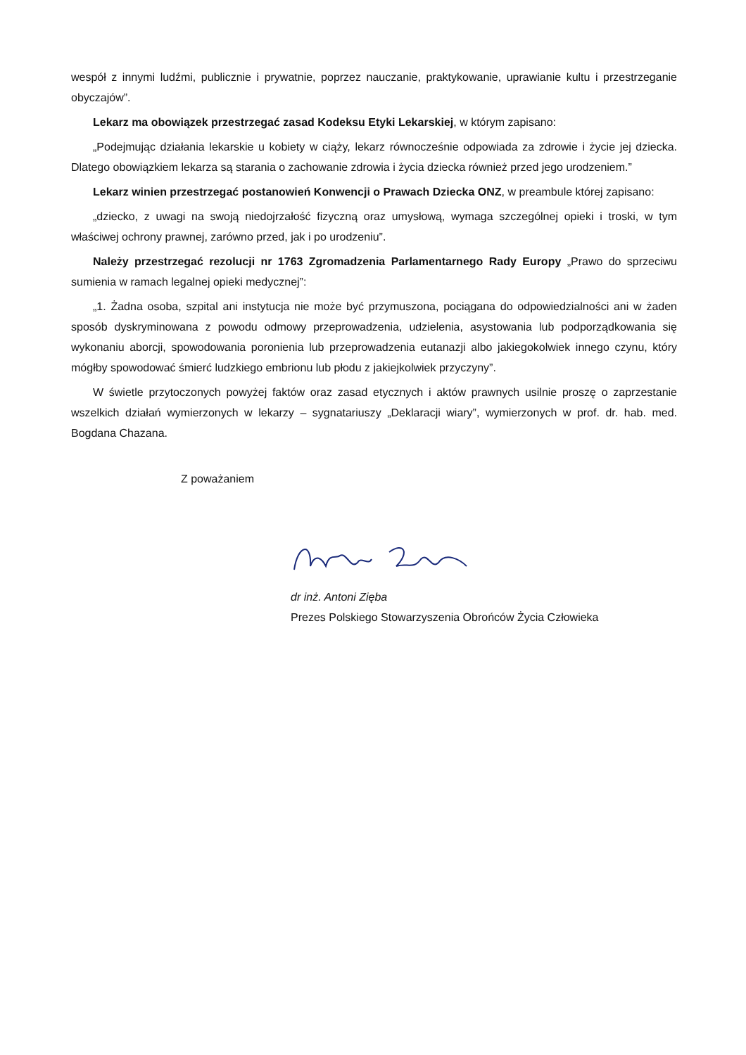wespół z innymi ludźmi, publicznie i prywatnie, poprzez nauczanie, praktykowanie, uprawianie kultu i przestrzeganie obyczajów”.
Lekarz ma obowiązek przestrzegać zasad Kodeksu Etyki Lekarskiej, w którym zapisano:
„Podejmując działania lekarskie u kobiety w ciąży, lekarz równocześnie odpowiada za zdrowie i życie jej dziecka. Dlatego obowiązkiem lekarza są starania o zachowanie zdrowia i życia dziecka również przed jego urodzeniem.”
Lekarz winien przestrzegać postanowień Konwencji o Prawach Dziecka ONZ, w preambule której zapisano:
„dziecko, z uwagi na swoją niedojrzałość fizyczną oraz umysłową, wymaga szczególnej opieki i troski, w tym właściwej ochrony prawnej, zarówno przed, jak i po urodzeniu”.
Należy przestrzegać rezolucji nr 1763 Zgromadzenia Parlamentarnego Rady Europy „Prawo do sprzeciwu sumienia w ramach legalnej opieki medycznej”:
„1. Żadna osoba, szpital ani instytucja nie może być przymuszona, pociągana do odpowiedzialności ani w żaden sposób dyskryminowana z powodu odmowy przeprowadzenia, udzielenia, asystowania lub podporządkowania się wykonaniu aborcji, spowodowania poronienia lub przeprowadzenia eutanazji albo jakiegokolwiek innego czynu, który mógłby spowodować śmierć ludzkiego embrionu lub płodu z jakiejkolwiek przyczyny”.
W świetle przytoczonych powyżej faktów oraz zasad etycznych i aktów prawnych usilnie proszę o zaprzestanie wszelkich działań wymierzonych w lekarzy – sygnatariuszy „Deklaracji wiary”, wymierzonych w prof. dr. hab. med. Bogdana Chazana.
Z poważaniem
dr inż. Antoni Zięba
Prezes Polskiego Stowarzyszenia Obrońców Życia Człowieka